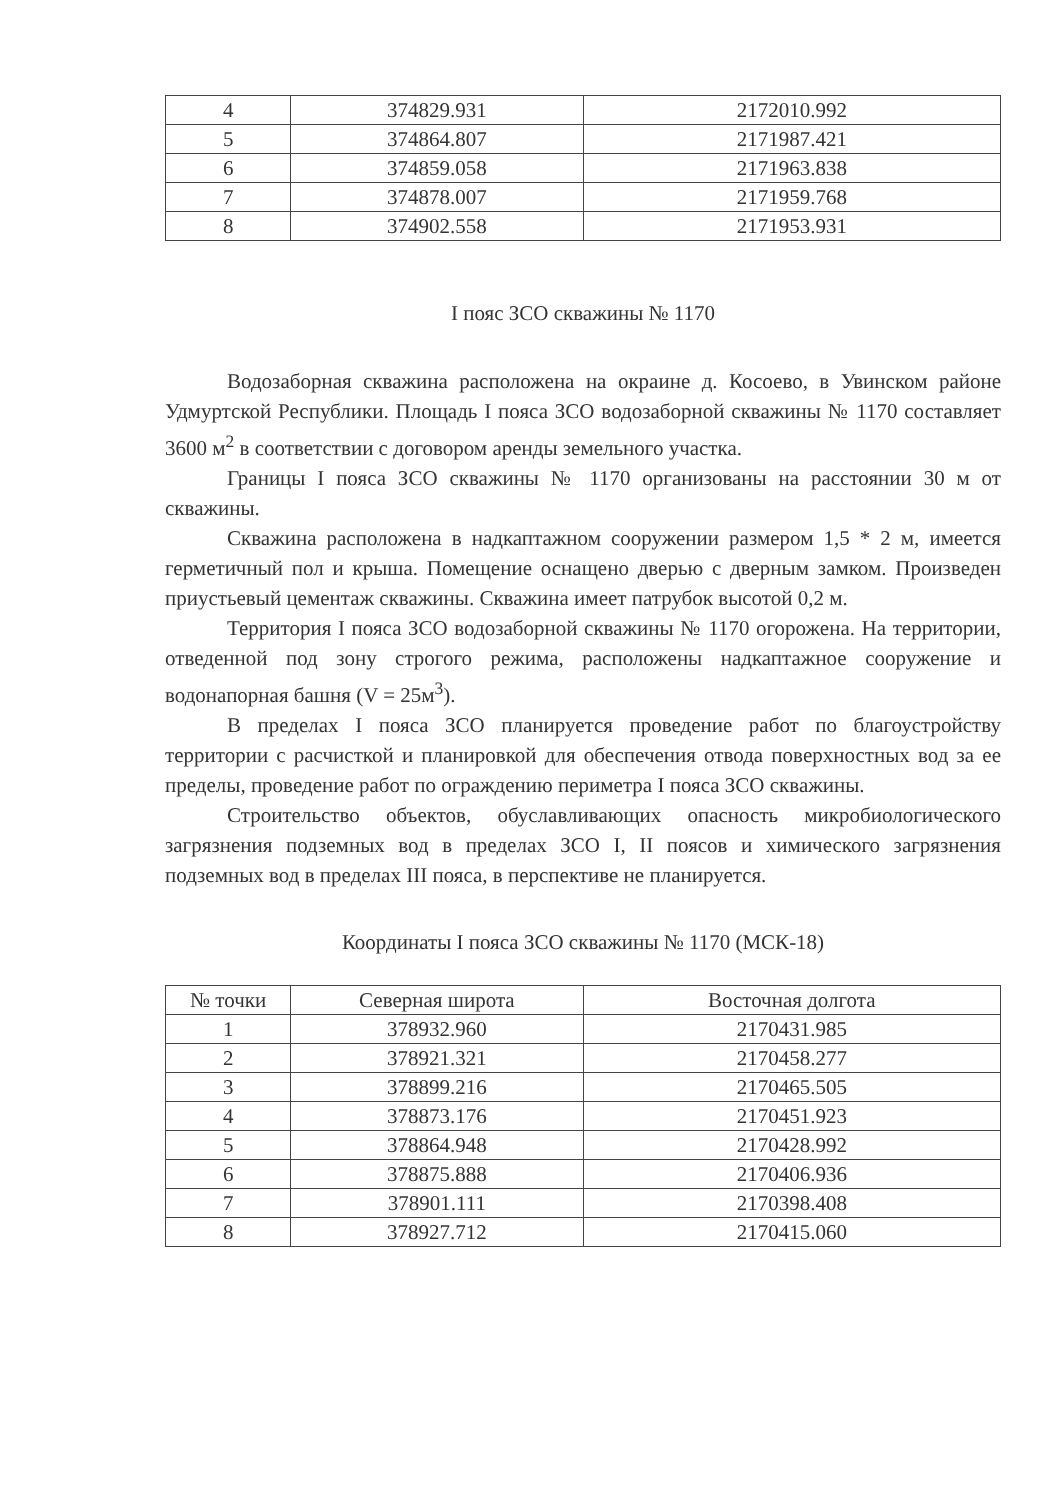| 4 | 374829.931 | 2172010.992 |
| 5 | 374864.807 | 2171987.421 |
| 6 | 374859.058 | 2171963.838 |
| 7 | 374878.007 | 2171959.768 |
| 8 | 374902.558 | 2171953.931 |
I пояс ЗСО скважины № 1170
Водозаборная скважина расположена на окраине д. Косоево, в Увинском районе Удмуртской Республики. Площадь I пояса ЗСО водозаборной скважины № 1170 составляет 3600 м<sup>2</sup> в соответствии с договором аренды земельного участка.
Границы I пояса ЗСО скважины № 1170 организованы на расстоянии 30 м от скважины.
Скважина расположена в надкаптажном сооружении размером 1,5 * 2 м, имеется герметичный пол и крыша. Помещение оснащено дверью с дверным замком. Произведен приустьевый цементаж скважины. Скважина имеет патрубок высотой 0,2 м.
Территория I пояса ЗСО водозаборной скважины № 1170 огорожена. На территории, отведенной под зону строгого режима, расположены надкаптажное сооружение и водонапорная башня (V = 25м<sup>3</sup>).
В пределах I пояса ЗСО планируется проведение работ по благоустройству территории с расчисткой и планировкой для обеспечения отвода поверхностных вод за ее пределы, проведение работ по ограждению периметра I пояса ЗСО скважины.
Строительство объектов, обуславливающих опасность микробиологического загрязнения подземных вод в пределах ЗСО I, II поясов и химического загрязнения подземных вод в пределах III пояса, в перспективе не планируется.
Координаты I пояса ЗСО скважины № 1170 (МСК-18)
| № точки | Северная широта | Восточная долгота |
| --- | --- | --- |
| 1 | 378932.960 | 2170431.985 |
| 2 | 378921.321 | 2170458.277 |
| 3 | 378899.216 | 2170465.505 |
| 4 | 378873.176 | 2170451.923 |
| 5 | 378864.948 | 2170428.992 |
| 6 | 378875.888 | 2170406.936 |
| 7 | 378901.111 | 2170398.408 |
| 8 | 378927.712 | 2170415.060 |